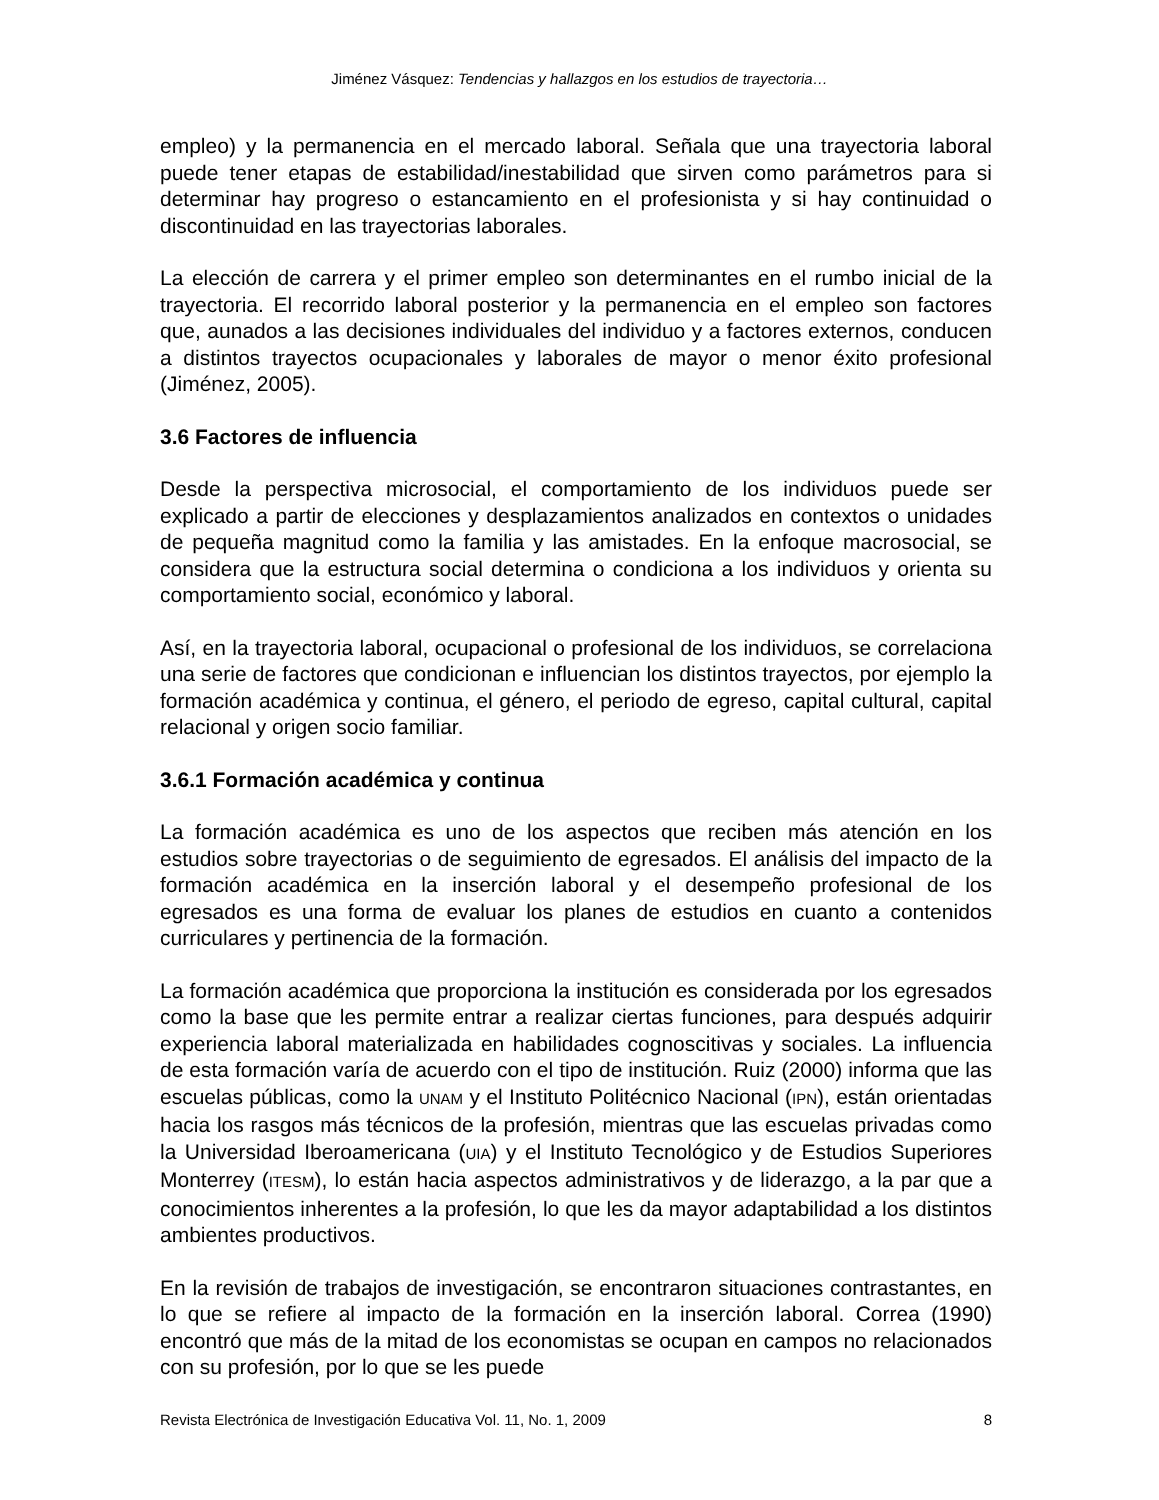Jiménez Vásquez: Tendencias y hallazgos en los estudios de trayectoria…
empleo) y la permanencia en el mercado laboral. Señala que una trayectoria laboral puede tener etapas de estabilidad/inestabilidad que sirven como parámetros para si determinar hay progreso o estancamiento en el profesionista y si hay continuidad o discontinuidad en las trayectorias laborales.
La elección de carrera y el primer empleo son determinantes en el rumbo inicial de la trayectoria. El recorrido laboral posterior y la permanencia en el empleo son factores que, aunados a las decisiones individuales del individuo y a factores externos, conducen a distintos trayectos ocupacionales y laborales de mayor o menor éxito profesional (Jiménez, 2005).
3.6 Factores de influencia
Desde la perspectiva microsocial, el comportamiento de los individuos puede ser explicado a partir de elecciones y desplazamientos analizados en contextos o unidades de pequeña magnitud como la familia y las amistades. En la enfoque macrosocial, se considera que la estructura social determina o condiciona a los individuos y orienta su comportamiento social, económico y laboral.
Así, en la trayectoria laboral, ocupacional o profesional de los individuos, se correlaciona una serie de factores que condicionan e influencian los distintos trayectos, por ejemplo la formación académica y continua, el género, el periodo de egreso, capital cultural, capital relacional y origen socio familiar.
3.6.1 Formación académica y continua
La formación académica es uno de los aspectos que reciben más atención en los estudios sobre trayectorias o de seguimiento de egresados. El análisis del impacto de la formación académica en la inserción laboral y el desempeño profesional de los egresados es una forma de evaluar los planes de estudios en cuanto a contenidos curriculares y pertinencia de la formación.
La formación académica que proporciona la institución es considerada por los egresados como la base que les permite entrar a realizar ciertas funciones, para después adquirir experiencia laboral materializada en habilidades cognoscitivas y sociales. La influencia de esta formación varía de acuerdo con el tipo de institución. Ruiz (2000) informa que las escuelas públicas, como la UNAM y el Instituto Politécnico Nacional (IPN), están orientadas hacia los rasgos más técnicos de la profesión, mientras que las escuelas privadas como la Universidad Iberoamericana (UIA) y el Instituto Tecnológico y de Estudios Superiores Monterrey (ITESM), lo están hacia aspectos administrativos y de liderazgo, a la par que a conocimientos inherentes a la profesión, lo que les da mayor adaptabilidad a los distintos ambientes productivos.
En la revisión de trabajos de investigación, se encontraron situaciones contrastantes, en lo que se refiere al impacto de la formación en la inserción laboral. Correa (1990) encontró que más de la mitad de los economistas se ocupan en campos no relacionados con su profesión, por lo que se les puede
Revista Electrónica de Investigación Educativa Vol. 11, No. 1, 2009 8